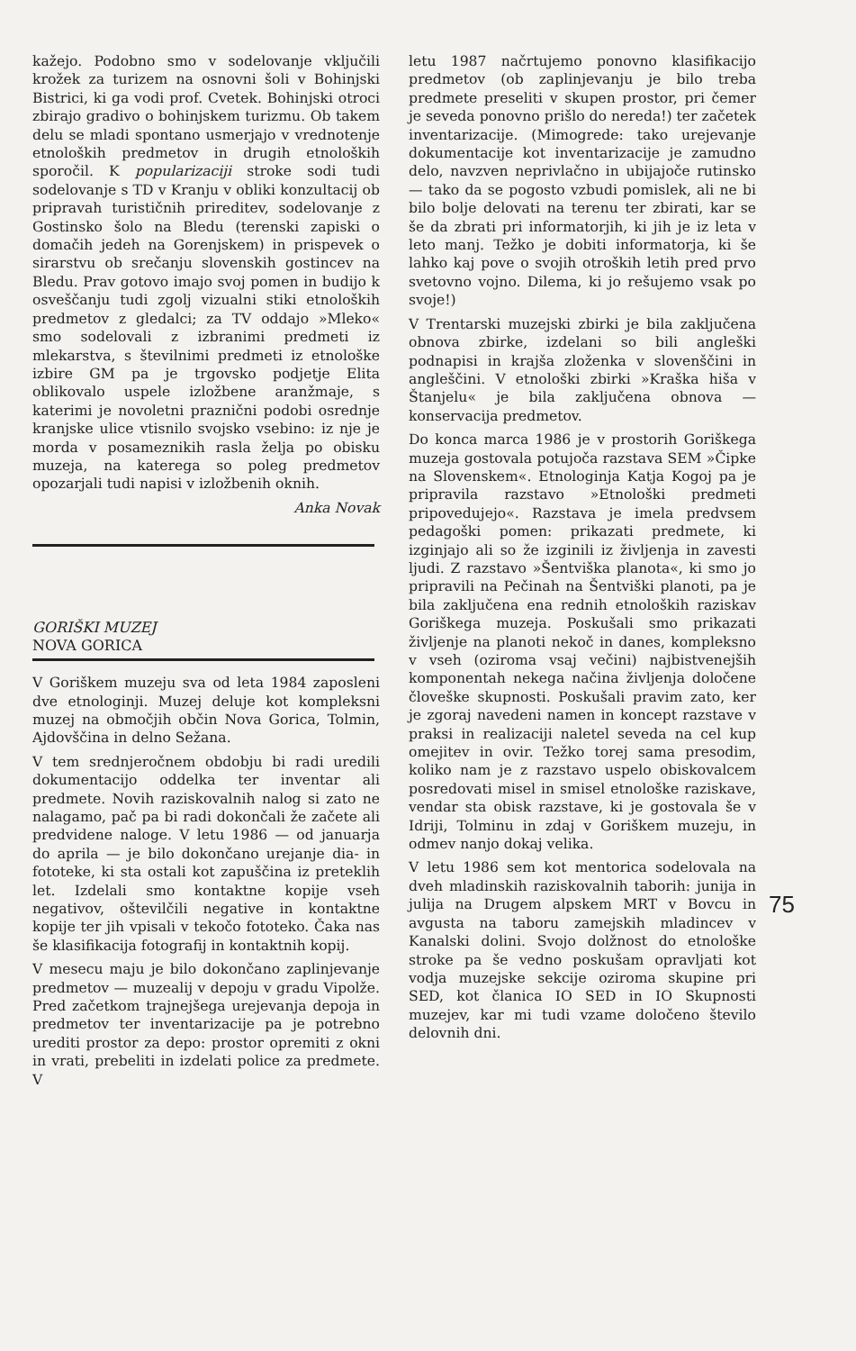kažejo. Podobno smo v sodelovanje vključili krožek za turizem na osnovni šoli v Bohinjski Bistrici, ki ga vodi prof. Cvetek. Bohinjski otroci zbirajo gradivo o bohinjskem turizmu. Ob takem delu se mladi spontano usmerjajo v vrednotenje etnoloških predmetov in drugih etnoloških sporočil. K popularizaciji stroke sodi tudi sodelovanje s TD v Kranju v obliki konzultacij ob pripravah turističnih prireditev, sodelovanje z Gostinsko šolo na Bledu (terenski zapiski o domačih jedeh na Gorenjskem) in prispevek o sirarstvu ob srečanju slovenskih gostincev na Bledu. Prav gotovo imajo svoj pomen in budijo k osveščanju tudi zgolj vizualni stiki etnoloških predmetov z gledalci; za TV oddajo »Mleko« smo sodelovali z izbranimi predmeti iz mlekarstva, s številnimi predmeti iz etnološke izbire GM pa je trgovsko podjetje Elita oblikovalo uspele izložbene aranžmaje, s katerimi je novoletni praznični podobi osrednje kranjske ulice vtisnilo svojsko vsebino: iz nje je morda v posameznikih rasla želja po obisku muzeja, na katerega so poleg predmetov opozarjali tudi napisi v izložbenih oknih.
Anka Novak
GORIŠKI MUZEJ
NOVA GORICA
V Goriškem muzeju sva od leta 1984 zaposleni dve etnologinji. Muzej deluje kot kompleksni muzej na območjih občin Nova Gorica, Tolmin, Ajdovščina in delno Sežana.
V tem srednjeročnem obdobju bi radi uredili dokumentacijo oddelka ter inventar ali predmete. Novih raziskovalnih nalog si zato ne nalagamo, pač pa bi radi dokončali že začete ali predvidene naloge. V letu 1986 — od januarja do aprila — je bilo dokončano urejanje dia- in fototeke, ki sta ostali kot zapuščina iz preteklih let. Izdelali smo kontaktne kopije vseh negativov, oštevilčili negative in kontaktne kopije ter jih vpisali v tekočo fototeko. Čaka nas še klasifikacija fotografij in kontaktnih kopij.
V mesecu maju je bilo dokončano zaplinjevanje predmetov — muzealij v depoju v gradu Vipolže. Pred začetkom trajnejšega urejevanja depoja in predmetov ter inventarizacije pa je potrebno urediti prostor za depo: prostor opremiti z okni in vrati, prebeliti in izdelati police za predmete. V
letu 1987 načrtujemo ponovno klasifikacijo predmetov (ob zaplinjevanju je bilo treba predmete preseliti v skupen prostor, pri čemer je seveda ponovno prišlo do nereda!) ter začetek inventarizacije. (Mimogrede: tako urejevanje dokumentacije kot inventarizacije je zamudno delo, navzven neprivlačno in ubijajoče rutinsko — tako da se pogosto vzbudi pomislek, ali ne bi bilo bolje delovati na terenu ter zbirati, kar se še da zbrati pri informatorjih, ki jih je iz leta v leto manj. Težko je dobiti informatorja, ki še lahko kaj pove o svojih otroških letih pred prvo svetovno vojno. Dilema, ki jo rešujemo vsak po svoje!)
V Trentarski muzejski zbirki je bila zaključena obnova zbirke, izdelani so bili angleški podnapisi in krajša zloženka v slovenščini in angleščini. V etnološki zbirki »Kraška hiša v Štanjelu« je bila zaključena obnova — konservacija predmetov.
Do konca marca 1986 je v prostorih Goriškega muzeja gostovala potujoča razstava SEM »Čipke na Slovenskem«. Etnologinja Katja Kogoj pa je pripravila razstavo »Etnološki predmeti pripovedujejo«. Razstava je imela predvsem pedagoški pomen: prikazati predmete, ki izginjajo ali so že izginili iz življenja in zavesti ljudi. Z razstavo »Šentviška planota«, ki smo jo pripravili na Pečinah na Šentviški planoti, pa je bila zaključena ena rednih etnoloških raziskav Goriškega muzeja. Poskušali smo prikazati življenje na planoti nekoč in danes, kompleksno v vseh (oziroma vsaj večini) najbistvenejših komponentah nekega načina življenja določene človeške skupnosti. Poskušali pravim zato, ker je zgoraj navedeni namen in koncept razstave v praksi in realizaciji naletel seveda na cel kup omejitev in ovir. Težko torej sama presodim, koliko nam je z razstavo uspelo obiskovalcem posredovati misel in smisel etnološke raziskave, vendar sta obisk razstave, ki je gostovala še v Idriji, Tolminu in zdaj v Goriškem muzeju, in odmev nanjo dokaj velika.
V letu 1986 sem kot mentorica sodelovala na dveh mladinskih raziskovalnih taborih: junija in julija na Drugem alpskem MRT v Bovcu in avgusta na taboru zamejskih mladincev v Kanalski dolini. Svojo dolžnost do etnološke stroke pa še vedno poskušam opravljati kot vodja muzejske sekcije oziroma skupine pri SED, kot članica IO SED in IO Skupnosti muzejev, kar mi tudi vzame določeno število delovnih dni.
75